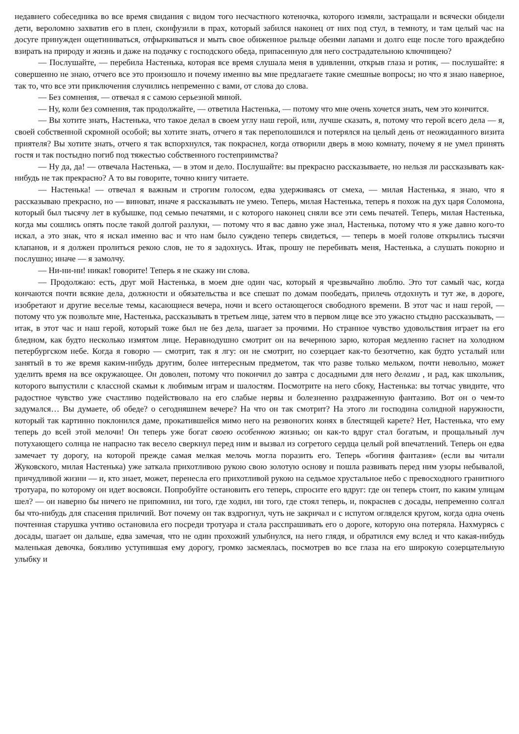недавнего собеседника во все время свидания с видом того несчастного котеночка, которого измяли, застращали и всячески обидели дети, вероломно захватив его в плен, сконфузили в прах, который забился наконец от них под стул, в темноту, и там целый час на досуге принужден ощетиниваться, отфыркиваться и мыть свое обиженное рыльце обеими лапами и долго еще после того враждебно взирать на природу и жизнь и даже на подачку с господского обеда, припасенную для него сострадательною ключницею?
— Послушайте, — перебила Настенька, которая все время слушала меня в удивлении, открыв глаза и ротик, — послушайте: я совершенно не знаю, отчего все это произошло и почему именно вы мне предлагаете такие смешные вопросы; но что я знаю наверное, так то, что все эти приключения случились непременно с вами, от слова до слова.
— Без сомнения, — отвечал я с самою серьезной миной.
— Ну, коли без сомнения, так продолжайте, — ответила Настенька, — потому что мне очень хочется знать, чем это кончится.
— Вы хотите знать, Настенька, что такое делал в своем углу наш герой, или, лучше сказать, я, потому что герой всего дела — я, своей собственной скромной особой; вы хотите знать, отчего я так переполошился и потерялся на целый день от неожиданного визита приятеля? Вы хотите знать, отчего я так вспорхнулся, так покраснел, когда отворили дверь в мою комнату, почему я не умел принять гостя и так постыдно погиб под тяжестью собственного гостеприимства?
— Ну да, да! — отвечала Настенька, — в этом и дело. Послушайте: вы прекрасно рассказываете, но нельзя ли рассказывать как-нибудь не так прекрасно? А то вы говорите, точно книгу читаете.
— Настенька! — отвечал я важным и строгим голосом, едва удерживаясь от смеха, — милая Настенька, я знаю, что я рассказываю прекрасно, но — виноват, иначе я рассказывать не умею. Теперь, милая Настенька, теперь я похож на дух царя Соломона, который был тысячу лет в кубышке, под семью печатями, и с которого наконец сняли все эти семь печатей. Теперь, милая Настенька, когда мы сошлись опять после такой долгой разлуки, — потому что я вас давно уже знал, Настенька, потому что я уже давно кого-то искал, а это знак, что я искал именно вас и что нам было суждено теперь свидеться, — теперь в моей голове открылись тысячи клапанов, и я должен пролиться рекою слов, не то я задохнусь. Итак, прошу не перебивать меня, Настенька, а слушать покорно и послушно; иначе — я замолчу.
— Ни-ни-ни! никак! говорите! Теперь я не скажу ни слова.
— Продолжаю: есть, друг мой Настенька, в моем дне один час, который я чрезвычайно люблю. Это тот самый час, когда кончаются почти всякие дела, должности и обязательства и все спешат по домам пообедать, прилечь отдохнуть и тут же, в дороге, изобретают и другие веселые темы, касающиеся вечера, ночи и всего остающегося свободного времени. В этот час и наш герой, — потому что уж позвольте мне, Настенька, рассказывать в третьем лице, затем что в первом лице все это ужасно стыдно рассказывать, — итак, в этот час и наш герой, который тоже был не без дела, шагает за прочими. Но странное чувство удовольствия играет на его бледном, как будто несколько измятом лице. Неравнодушно смотрит он на вечернюю зарю, которая медленно гаснет на холодном петербургском небе. Когда я говорю — смотрит, так я лгу: он не смотрит, но созерцает как-то безотчетно, как будто усталый или занятый в то же время каким-нибудь другим, более интересным предметом, так что разве только мельком, почти невольно, может уделить время на все окружающее. Он доволен, потому что покончил до завтра с досадными для него делами , и рад, как школьник, которого выпустили с классной скамьи к любимым играм и шалостям. Посмотрите на него сбоку, Настенька: вы тотчас увидите, что радостное чувство уже счастливо подействовало на его слабые нервы и болезненно раздраженную фантазию. Вот он о чем-то задумался… Вы думаете, об обеде? о сегодняшнем вечере? На что он так смотрит? На этого ли господина солидной наружности, который так картинно поклонился даме, прокатившейся мимо него на резвоногих конях в блестящей карете? Нет, Настенька, что ему теперь до всей этой мелочи! Он теперь уже богат своею особенною жизнью; он как-то вдруг стал богатым, и прощальный луч потухающего солнца не напрасно так весело сверкнул перед ним и вызвал из согретого сердца целый рой впечатлений. Теперь он едва замечает ту дорогу, на которой прежде самая мелкая мелочь могла поразить его. Теперь «богиня фантазия» (если вы читали Жуковского, милая Настенька) уже заткала прихотливою рукою свою золотую основу и пошла развивать перед ним узоры небывалой, причудливой жизни — и, кто знает, может, перенесла его прихотливой рукою на седьмое хрустальное небо с превосходного гранитного тротуара, по которому он идет восвояси. Попробуйте остановить его теперь, спросите его вдруг: где он теперь стоит, по каким улицам шел? — он наверно бы ничего не припомнил, ни того, где ходил, ни того, где стоял теперь, и, покраснев с досады, непременно солгал бы что-нибудь для спасения приличий. Вот почему он так вздрогнул, чуть не закричал и с испугом огляделся кругом, когда одна очень почтенная старушка учтиво остановила его посреди тротуара и стала расспрашивать его о дороге, которую она потеряла. Нахмурясь с досады, шагает он дальше, едва замечая, что не один прохожий улыбнулся, на него глядя, и обратился ему вслед и что какая-нибудь маленькая девочка, боязливо уступившая ему дорогу, громко засмеялась, посмотрев во все глаза на его широкую созерцательную улыбку и